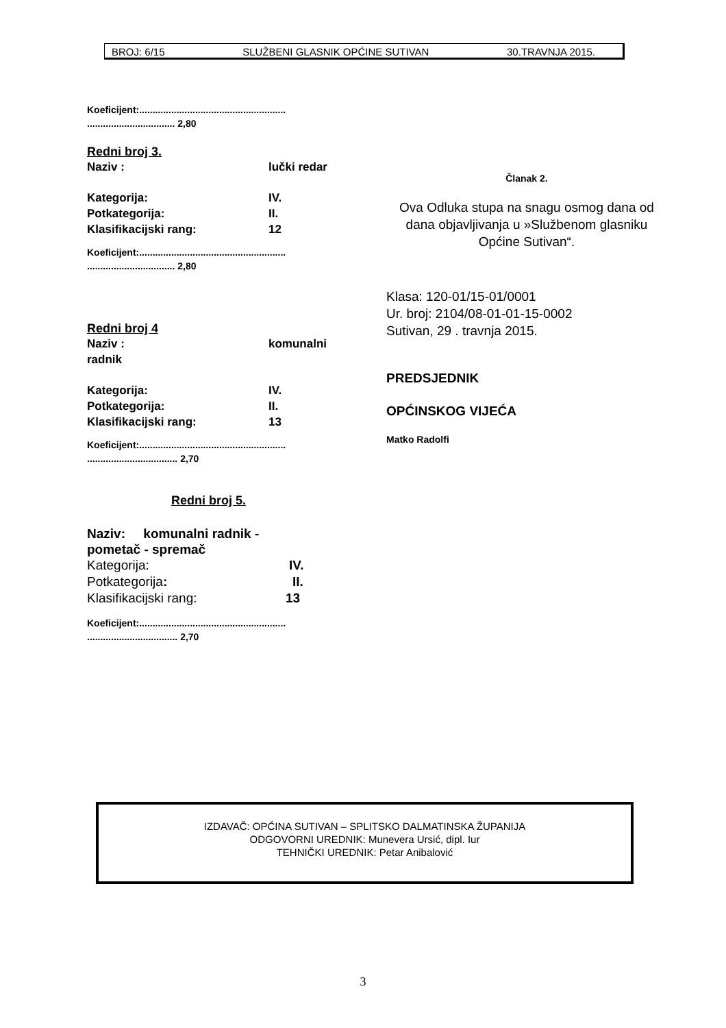BROJ: 6/15 SLUŽBENI GLASNIK OPĆINE SUTIVAN 30.TRAVNJA 2015.
Koeficijent:.......................................................
................................. 2,80
Redni broj 3.
Naziv : lučki redar
Kategorija: IV.
Potkategorija: II.
Klasifikacijski rang: 12
Koeficijent:.......................................................
................................. 2,80
Redni broj 4
Naziv : komunalni
radnik
Kategorija: IV.
Potkategorija: II.
Klasifikacijski rang: 13
Koeficijent:.......................................................
.................................. 2,70
Redni broj 5.
Naziv: komunalni radnik -
pometač - spremač
Kategorija: IV.
Potkategorija: II.
Klasifikacijski rang: 13
Koeficijent:.......................................................
.................................. 2,70
Članak 2.
Ova Odluka stupa na snagu osmog dana od dana objavljivanja u »Službenom glasniku Općine Sutivan“.
Klasa: 120-01/15-01/0001
Ur. broj: 2104/08-01-01-15-0002
Sutivan, 29 . travnja 2015.
PREDSJEDNIK
OPĆINSKOG VIJEĆA
Matko Radolfi
IZDAVAČ: OPĆINA SUTIVAN – SPLITSKO DALMATINSKA ŽUPANIJA
ODGOVORNI UREDNIK: Munevera Ursić, dipl. Iur
TEHNIČKI UREDNIK: Petar Anibalović
3